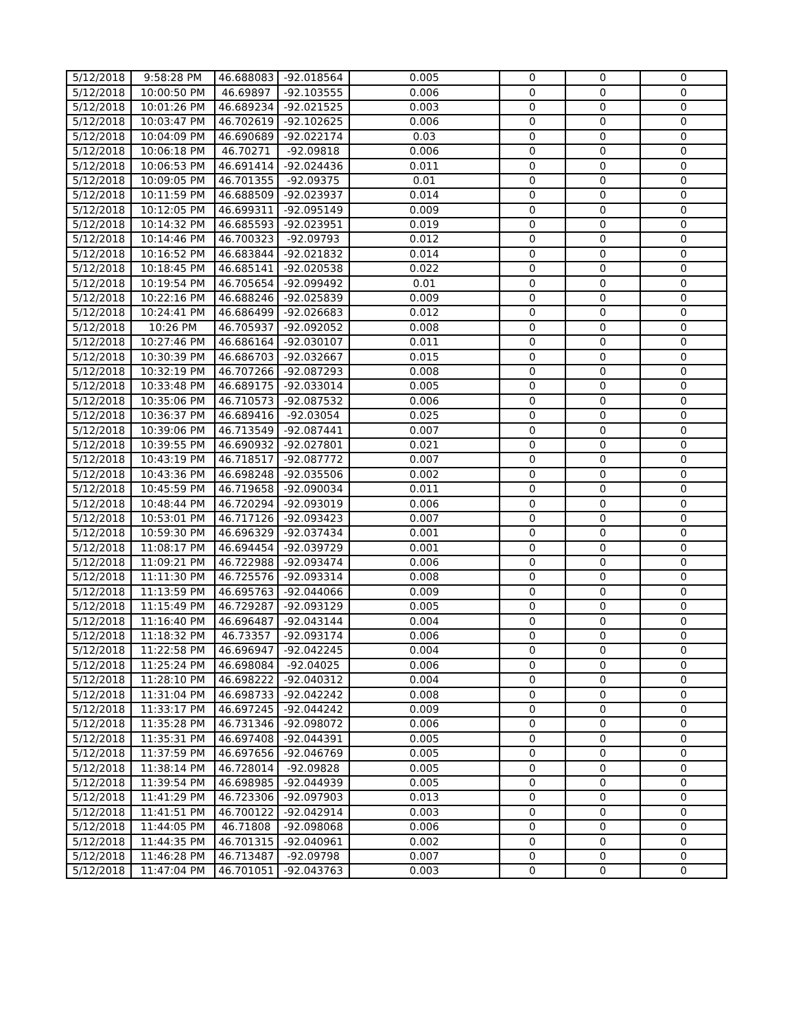| 5/12/2018 | 9:58:28 PM | 46.688083 | -92.018564 | 0.005 | 0 | 0 | 0 |
| 5/12/2018 | 10:00:50 PM | 46.69897 | -92.103555 | 0.006 | 0 | 0 | 0 |
| 5/12/2018 | 10:01:26 PM | 46.689234 | -92.021525 | 0.003 | 0 | 0 | 0 |
| 5/12/2018 | 10:03:47 PM | 46.702619 | -92.102625 | 0.006 | 0 | 0 | 0 |
| 5/12/2018 | 10:04:09 PM | 46.690689 | -92.022174 | 0.03 | 0 | 0 | 0 |
| 5/12/2018 | 10:06:18 PM | 46.70271 | -92.09818 | 0.006 | 0 | 0 | 0 |
| 5/12/2018 | 10:06:53 PM | 46.691414 | -92.024436 | 0.011 | 0 | 0 | 0 |
| 5/12/2018 | 10:09:05 PM | 46.701355 | -92.09375 | 0.01 | 0 | 0 | 0 |
| 5/12/2018 | 10:11:59 PM | 46.688509 | -92.023937 | 0.014 | 0 | 0 | 0 |
| 5/12/2018 | 10:12:05 PM | 46.699311 | -92.095149 | 0.009 | 0 | 0 | 0 |
| 5/12/2018 | 10:14:32 PM | 46.685593 | -92.023951 | 0.019 | 0 | 0 | 0 |
| 5/12/2018 | 10:14:46 PM | 46.700323 | -92.09793 | 0.012 | 0 | 0 | 0 |
| 5/12/2018 | 10:16:52 PM | 46.683844 | -92.021832 | 0.014 | 0 | 0 | 0 |
| 5/12/2018 | 10:18:45 PM | 46.685141 | -92.020538 | 0.022 | 0 | 0 | 0 |
| 5/12/2018 | 10:19:54 PM | 46.705654 | -92.099492 | 0.01 | 0 | 0 | 0 |
| 5/12/2018 | 10:22:16 PM | 46.688246 | -92.025839 | 0.009 | 0 | 0 | 0 |
| 5/12/2018 | 10:24:41 PM | 46.686499 | -92.026683 | 0.012 | 0 | 0 | 0 |
| 5/12/2018 | 10:26 PM | 46.705937 | -92.092052 | 0.008 | 0 | 0 | 0 |
| 5/12/2018 | 10:27:46 PM | 46.686164 | -92.030107 | 0.011 | 0 | 0 | 0 |
| 5/12/2018 | 10:30:39 PM | 46.686703 | -92.032667 | 0.015 | 0 | 0 | 0 |
| 5/12/2018 | 10:32:19 PM | 46.707266 | -92.087293 | 0.008 | 0 | 0 | 0 |
| 5/12/2018 | 10:33:48 PM | 46.689175 | -92.033014 | 0.005 | 0 | 0 | 0 |
| 5/12/2018 | 10:35:06 PM | 46.710573 | -92.087532 | 0.006 | 0 | 0 | 0 |
| 5/12/2018 | 10:36:37 PM | 46.689416 | -92.03054 | 0.025 | 0 | 0 | 0 |
| 5/12/2018 | 10:39:06 PM | 46.713549 | -92.087441 | 0.007 | 0 | 0 | 0 |
| 5/12/2018 | 10:39:55 PM | 46.690932 | -92.027801 | 0.021 | 0 | 0 | 0 |
| 5/12/2018 | 10:43:19 PM | 46.718517 | -92.087772 | 0.007 | 0 | 0 | 0 |
| 5/12/2018 | 10:43:36 PM | 46.698248 | -92.035506 | 0.002 | 0 | 0 | 0 |
| 5/12/2018 | 10:45:59 PM | 46.719658 | -92.090034 | 0.011 | 0 | 0 | 0 |
| 5/12/2018 | 10:48:44 PM | 46.720294 | -92.093019 | 0.006 | 0 | 0 | 0 |
| 5/12/2018 | 10:53:01 PM | 46.717126 | -92.093423 | 0.007 | 0 | 0 | 0 |
| 5/12/2018 | 10:59:30 PM | 46.696329 | -92.037434 | 0.001 | 0 | 0 | 0 |
| 5/12/2018 | 11:08:17 PM | 46.694454 | -92.039729 | 0.001 | 0 | 0 | 0 |
| 5/12/2018 | 11:09:21 PM | 46.722988 | -92.093474 | 0.006 | 0 | 0 | 0 |
| 5/12/2018 | 11:11:30 PM | 46.725576 | -92.093314 | 0.008 | 0 | 0 | 0 |
| 5/12/2018 | 11:13:59 PM | 46.695763 | -92.044066 | 0.009 | 0 | 0 | 0 |
| 5/12/2018 | 11:15:49 PM | 46.729287 | -92.093129 | 0.005 | 0 | 0 | 0 |
| 5/12/2018 | 11:16:40 PM | 46.696487 | -92.043144 | 0.004 | 0 | 0 | 0 |
| 5/12/2018 | 11:18:32 PM | 46.73357 | -92.093174 | 0.006 | 0 | 0 | 0 |
| 5/12/2018 | 11:22:58 PM | 46.696947 | -92.042245 | 0.004 | 0 | 0 | 0 |
| 5/12/2018 | 11:25:24 PM | 46.698084 | -92.04025 | 0.006 | 0 | 0 | 0 |
| 5/12/2018 | 11:28:10 PM | 46.698222 | -92.040312 | 0.004 | 0 | 0 | 0 |
| 5/12/2018 | 11:31:04 PM | 46.698733 | -92.042242 | 0.008 | 0 | 0 | 0 |
| 5/12/2018 | 11:33:17 PM | 46.697245 | -92.044242 | 0.009 | 0 | 0 | 0 |
| 5/12/2018 | 11:35:28 PM | 46.731346 | -92.098072 | 0.006 | 0 | 0 | 0 |
| 5/12/2018 | 11:35:31 PM | 46.697408 | -92.044391 | 0.005 | 0 | 0 | 0 |
| 5/12/2018 | 11:37:59 PM | 46.697656 | -92.046769 | 0.005 | 0 | 0 | 0 |
| 5/12/2018 | 11:38:14 PM | 46.728014 | -92.09828 | 0.005 | 0 | 0 | 0 |
| 5/12/2018 | 11:39:54 PM | 46.698985 | -92.044939 | 0.005 | 0 | 0 | 0 |
| 5/12/2018 | 11:41:29 PM | 46.723306 | -92.097903 | 0.013 | 0 | 0 | 0 |
| 5/12/2018 | 11:41:51 PM | 46.700122 | -92.042914 | 0.003 | 0 | 0 | 0 |
| 5/12/2018 | 11:44:05 PM | 46.71808 | -92.098068 | 0.006 | 0 | 0 | 0 |
| 5/12/2018 | 11:44:35 PM | 46.701315 | -92.040961 | 0.002 | 0 | 0 | 0 |
| 5/12/2018 | 11:46:28 PM | 46.713487 | -92.09798 | 0.007 | 0 | 0 | 0 |
| 5/12/2018 | 11:47:04 PM | 46.701051 | -92.043763 | 0.003 | 0 | 0 | 0 |